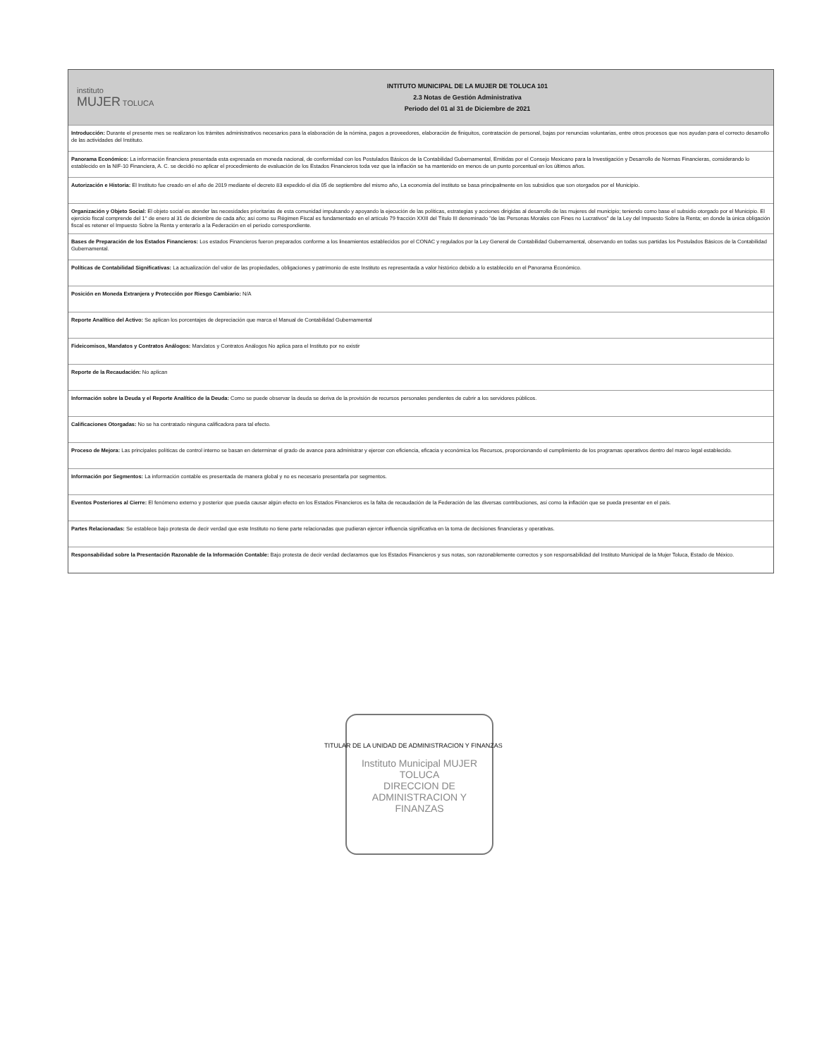instituto
MUJER TOLUCA
INTITUTO MUNICIPAL DE LA MUJER DE TOLUCA 101
2.3 Notas de Gestión Administrativa
Periodo del 01 al 31 de Diciembre de 2021
Introducción: Durante el presente mes se realizaron los trámites administrativos necesarios para la elaboración de la nómina, pagos a proveedores, elaboración de finiquitos, contratación de personal, bajas por renuncias voluntarias, entre otros procesos que nos ayudan para el correcto desarrollo de las actividades del Instituto.
Panorama Económico: La información financiera presentada esta expresada en moneda nacional, de conformidad con los Postulados Básicos de la Contabilidad Gubernamental, Emitidas por el Consejo Mexicano para la Investigación y Desarrollo de Normas Financieras, considerando lo establecido en la NIF-10 Financiera, A. C. se decidió no aplicar el procedimiento de evaluación de los Estados Financieros toda vez que la inflación se ha mantenido en menos de un punto porcentual en los últimos años.
Autorización e Historia: El Instituto fue creado en el año de 2019 mediante el decreto 83 expedido el día 05 de septiembre del mismo año, La economía del instituto se basa principalmente en los subsidios que son otorgados por el Municipio.
Organización y Objeto Social: El objeto social es atender las necesidades prioritarias de esta comunidad impulsando y apoyando la ejecución de las políticas, estrategias y acciones dirigidas al desarrollo de las mujeres del municipio; teniendo como base el subsidio otorgado por el Municipio. El ejercicio fiscal comprende del 1° de enero al 31 de diciembre de cada año; así como su Régimen Fiscal es fundamentado en el artículo 79 fracción XXIII del Título III denominado "de las Personas Morales con Fines no Lucrativos" de la Ley del Impuesto Sobre la Renta; en donde la única obligación fiscal es retener el Impuesto Sobre la Renta y enterarlo a la Federación en el periodo correspondiente.
Bases de Preparación de los Estados Financieros: Los estados Financieros fueron preparados conforme a los lineamientos establecidos por el CONAC y regulados por la Ley General de Contabilidad Gubernamental, observando en todas sus partidas los Postulados Básicos de la Contabilidad Gubernamental.
Políticas de Contabilidad Significativas: La actualización del valor de las propiedades, obligaciones y patrimonio de este Instituto es representada a valor histórico debido a lo establecido en el Panorama Económico.
Posición en Moneda Extranjera y Protección por Riesgo Cambiario: N/A
Reporte Analítico del Activo: Se aplican los porcentajes de depreciación que marca el Manual de Contabilidad Gubernamental
Fideicomisos, Mandatos y Contratos Análogos: Mandatos y Contratos Análogos No aplica para el Instituto por no existir
Reporte de la Recaudación: No aplican
Información sobre la Deuda y el Reporte Analítico de la Deuda: Como se puede observar la deuda se deriva de la provisión de recursos personales pendientes de cubrir a los servidores públicos.
Calificaciones Otorgadas: No se ha contratado ninguna calificadora para tal efecto.
Proceso de Mejora: Las principales políticas de control interno se basan en determinar el grado de avance para administrar y ejercer con eficiencia, eficacia y económica los Recursos, proporcionando el cumplimiento de los programas operativos dentro del marco legal establecido.
Información por Segmentos: La información contable es presentada de manera global y no es necesario presentarla por segmentos.
Eventos Posteriores al Cierre: El fenómeno externo y posterior que pueda causar algún efecto en los Estados Financieros es la falta de recaudación de la Federación de las diversas contribuciones, así como la inflación que se pueda presentar en el país.
Partes Relacionadas: Se establece bajo protesta de decir verdad que este Instituto no tiene parte relacionadas que pudieran ejercer influencia significativa en la toma de decisiones financieras y operativas.
Responsabilidad sobre la Presentación Razonable de la Información Contable: Bajo protesta de decir verdad declaramos que los Estados Financieros y sus notas, son razonablemente correctos y son responsabilidad del Instituto Municipal de la Mujer Toluca, Estado de México.
Instituto Municipal MUJER TOLUCA
DIRECCION DE ADMINISTRACION Y FINANZAS
TITULAR DE LA UNIDAD DE ADMINISTRACION Y FINANZAS